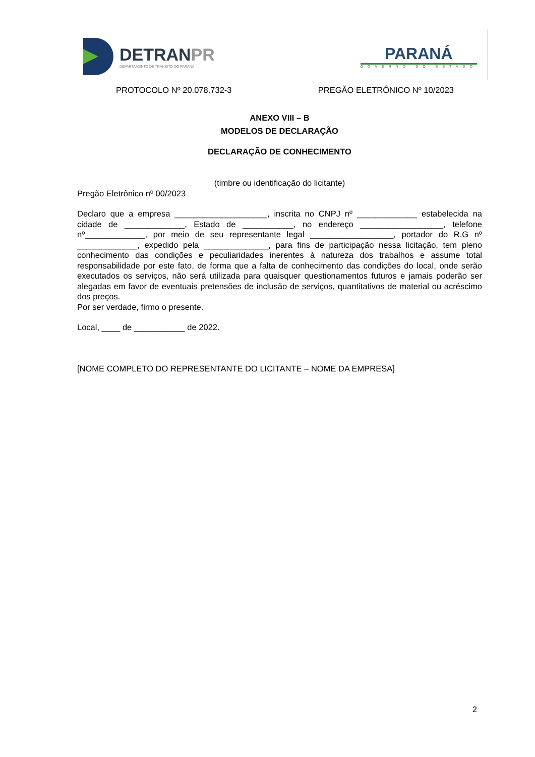DETRANPR
DEPARTAMENTO DE TRÂNSITO DO PARANÁ
PARANÁ
GOVERNO DO ESTADO
PROTOCOLO Nº 20.078.732-3 PREGÃO ELETRÔNICO Nº 10/2023
ANEXO VIII – B
MODELOS DE DECLARAÇÃO
DECLARAÇÃO DE CONHECIMENTO
(timbre ou identificação do licitante)
Pregão Eletrônico nº 00/2023
Declaro que a empresa ____________________, inscrita no CNPJ nº _____________ estabelecida na cidade de _____________, Estado de ___________, no endereço __________________, telefone nº_____________, por meio de seu representante legal __________________, portador do R.G nº _____________, expedido pela ______________, para fins de participação nessa licitação, tem pleno conhecimento das condições e peculiaridades inerentes à natureza dos trabalhos e assume total responsabilidade por este fato, de forma que a falta de conhecimento das condições do local, onde serão executados os serviços, não será utilizada para quaisquer questionamentos futuros e jamais poderão ser alegadas em favor de eventuais pretensões de inclusão de serviços, quantitativos de material ou acréscimo dos preços.
Por ser verdade, firmo o presente.
Local, ____ de ___________ de 2022.
[NOME COMPLETO DO REPRESENTANTE DO LICITANTE – NOME DA EMPRESA]
2